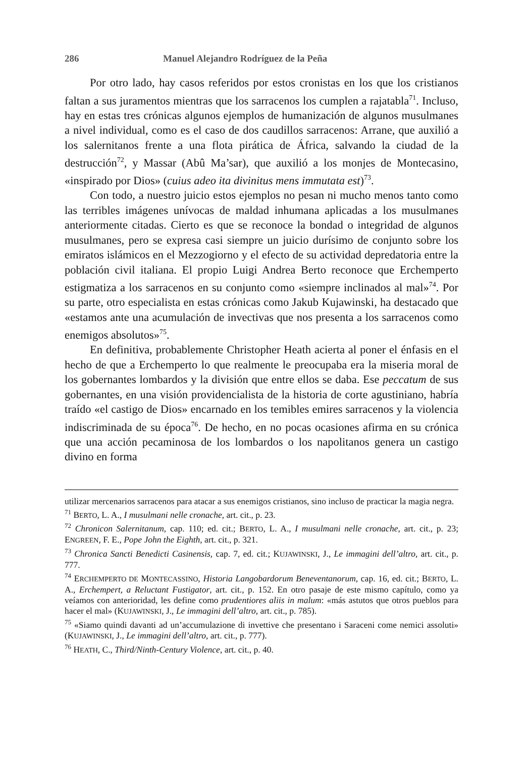286 Manuel Alejandro Rodríguez de la Peña
Por otro lado, hay casos referidos por estos cronistas en los que los cristianos faltan a sus juramentos mientras que los sarracenos los cumplen a rajatabla<sup>71</sup>. Incluso, hay en estas tres crónicas algunos ejemplos de humanización de algunos musulmanes a nivel individual, como es el caso de dos caudillos sarracenos: Arrane, que auxilió a los salernitanos frente a una flota pirática de África, salvando la ciudad de la destrucción<sup>72</sup>, y Massar (Abû Ma’sar), que auxilió a los monjes de Montecasino, «inspirado por Dios» (cuius adeo ita divinitus mens immutata est)<sup>73</sup>.
Con todo, a nuestro juicio estos ejemplos no pesan ni mucho menos tanto como las terribles imágenes unívocas de maldad inhumana aplicadas a los musulmanes anteriormente citadas. Cierto es que se reconoce la bondad o integridad de algunos musulmanes, pero se expresa casi siempre un juicio durísimo de conjunto sobre los emiratos islámicos en el Mezzogiorno y el efecto de su actividad depredatoria entre la población civil italiana. El propio Luigi Andrea Berto reconoce que Erchemperto estigmatiza a los sarracenos en su conjunto como «siempre inclinados al mal»<sup>74</sup>. Por su parte, otro especialista en estas crónicas como Jakub Kujawinski, ha destacado que «estamos ante una acumulación de invectivas que nos presenta a los sarracenos como enemigos absolutos»<sup>75</sup>.
En definitiva, probablemente Christopher Heath acierta al poner el énfasis en el hecho de que a Erchemperto lo que realmente le preocupaba era la miseria moral de los gobernantes lombardos y la división que entre ellos se daba. Ese peccatum de sus gobernantes, en una visión providencialista de la historia de corte agustiniano, habría traído «el castigo de Dios» encarnado en los temibles emires sarracenos y la violencia indiscriminada de su época<sup>76</sup>. De hecho, en no pocas ocasiones afirma en su crónica que una acción pecaminosa de los lombardos o los napolitanos genera un castigo divino en forma
utilizar mercenarios sarracenos para atacar a sus enemigos cristianos, sino incluso de practicar la magia negra.
<sup>71</sup> BERTO, L. A., I musulmani nelle cronache, art. cit., p. 23.
<sup>72</sup> Chronicon Salernitanum, cap. 110; ed. cit.; BERTO, L. A., I musulmani nelle cronache, art. cit., p. 23; ENGREEN, F. E., Pope John the Eighth, art. cit., p. 321.
<sup>73</sup> Chronica Sancti Benedicti Casinensis, cap. 7, ed. cit.; KUJAWINSKI, J., Le immagini dell’altro, art. cit., p. 777.
<sup>74</sup> ERCHEMPERTO DE MONTECASSINO, Historia Langobardorum Beneventanorum, cap. 16, ed. cit.; BERTO, L. A., Erchempert, a Reluctant Fustigator, art. cit., p. 152. En otro pasaje de este mismo capítulo, como ya veíamos con anterioridad, les define como prudentiores aliis in malum: «más astutos que otros pueblos para hacer el mal» (KUJAWINSKI, J., Le immagini dell’altro, art. cit., p. 785).
<sup>75</sup> «Siamo quindi davanti ad un’accumulazione di invettive che presentano i Saraceni come nemici assoluti» (KUJAWINSKI, J., Le immagini dell’altro, art. cit., p. 777).
<sup>76</sup> HEATH, C., Third/Ninth-Century Violence, art. cit., p. 40.